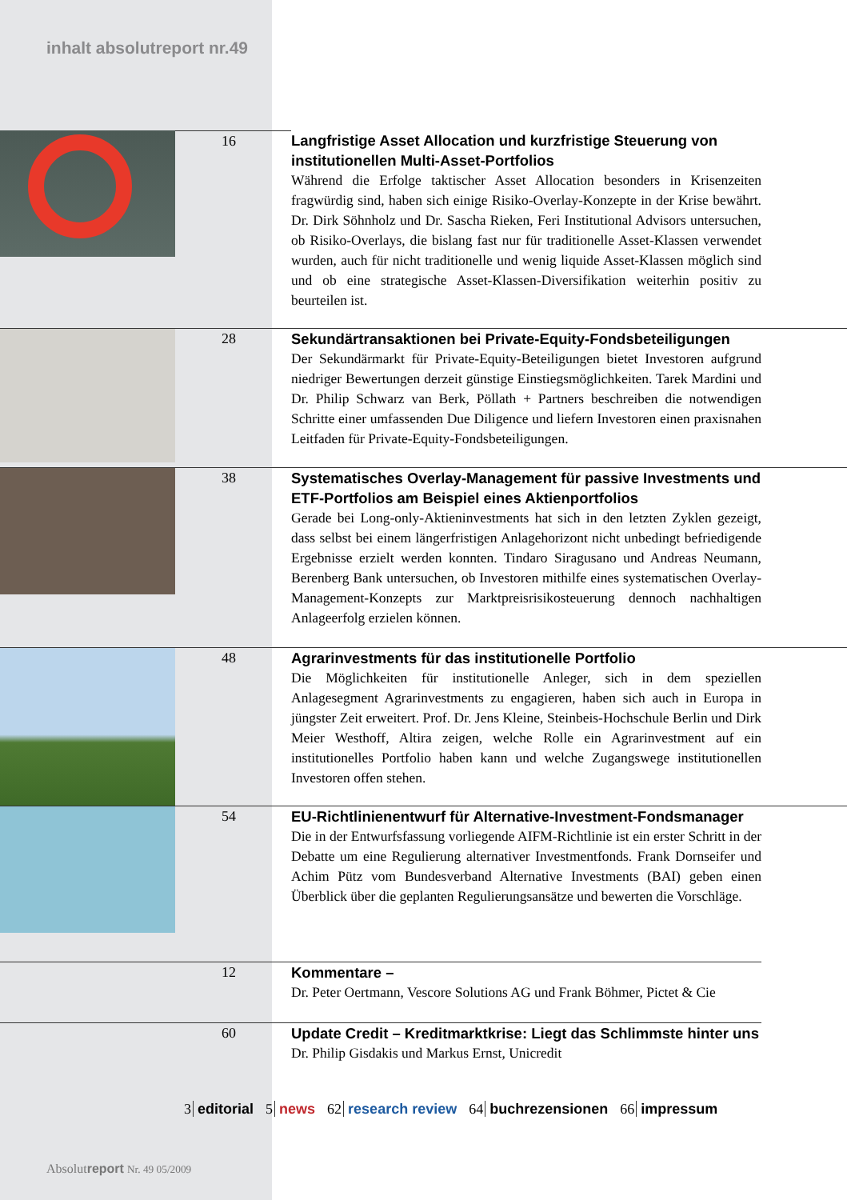inhalt absolutreport nr.49
16 Langfristige Asset Allocation und kurzfristige Steuerung von institutionellen Multi-Asset-Portfolios
Während die Erfolge taktischer Asset Allocation besonders in Krisenzeiten fragwürdig sind, haben sich einige Risiko-Overlay-Konzepte in der Krise bewährt. Dr. Dirk Söhnholz und Dr. Sascha Rieken, Feri Institutional Advisors untersuchen, ob Risiko-Overlays, die bislang fast nur für traditionelle Asset-Klassen verwendet wurden, auch für nicht traditionelle und wenig liquide Asset-Klassen möglich sind und ob eine strategische Asset-Klassen-Diversifikation weiterhin positiv zu beurteilen ist.
28 Sekundärtransaktionen bei Private-Equity-Fondsbeteiligungen
Der Sekundärmarkt für Private-Equity-Beteiligungen bietet Investoren aufgrund niedriger Bewertungen derzeit günstige Einstiegsmöglichkeiten. Tarek Mardini und Dr. Philip Schwarz van Berk, Pöllath + Partners beschreiben die notwendigen Schritte einer umfassenden Due Diligence und liefern Investoren einen praxisnahen Leitfaden für Private-Equity-Fondsbeteiligungen.
38 Systematisches Overlay-Management für passive Investments und ETF-Portfolios am Beispiel eines Aktienportfolios
Gerade bei Long-only-Aktieninvestments hat sich in den letzten Zyklen gezeigt, dass selbst bei einem längerfristigen Anlagehorizont nicht unbedingt befriedigende Ergebnisse erzielt werden konnten. Tindaro Siragusano und Andreas Neumann, Berenberg Bank untersuchen, ob Investoren mithilfe eines systematischen Overlay-Management-Konzepts zur Marktpreisrisikosteuerung dennoch nachhaltigen Anlageerfolg erzielen können.
48 Agrarinvestments für das institutionelle Portfolio
Die Möglichkeiten für institutionelle Anleger, sich in dem speziellen Anlagesegment Agrarinvestments zu engagieren, haben sich auch in Europa in jüngster Zeit erweitert. Prof. Dr. Jens Kleine, Steinbeis-Hochschule Berlin und Dirk Meier Westhoff, Altira zeigen, welche Rolle ein Agrarinvestment auf ein institutionelles Portfolio haben kann und welche Zugangswege institutionellen Investoren offen stehen.
54 EU-Richtlinienentwurf für Alternative-Investment-Fondsmanager
Die in der Entwurfsfassung vorliegende AIFM-Richtlinie ist ein erster Schritt in der Debatte um eine Regulierung alternativer Investmentfonds. Frank Dornseifer und Achim Pütz vom Bundesverband Alternative Investments (BAI) geben einen Überblick über die geplanten Regulierungsansätze und bewerten die Vorschläge.
12 Kommentare –
Dr. Peter Oertmann, Vescore Solutions AG und Frank Böhmer, Pictet & Cie
60 Update Credit – Kreditmarktkrise: Liegt das Schlimmste hinter uns
Dr. Philip Gisdakis und Markus Ernst, Unicredit
3 editorial 5 news 62 research review 64 buchrezensionen 66 impressum
Absolutreport Nr. 49 05/2009